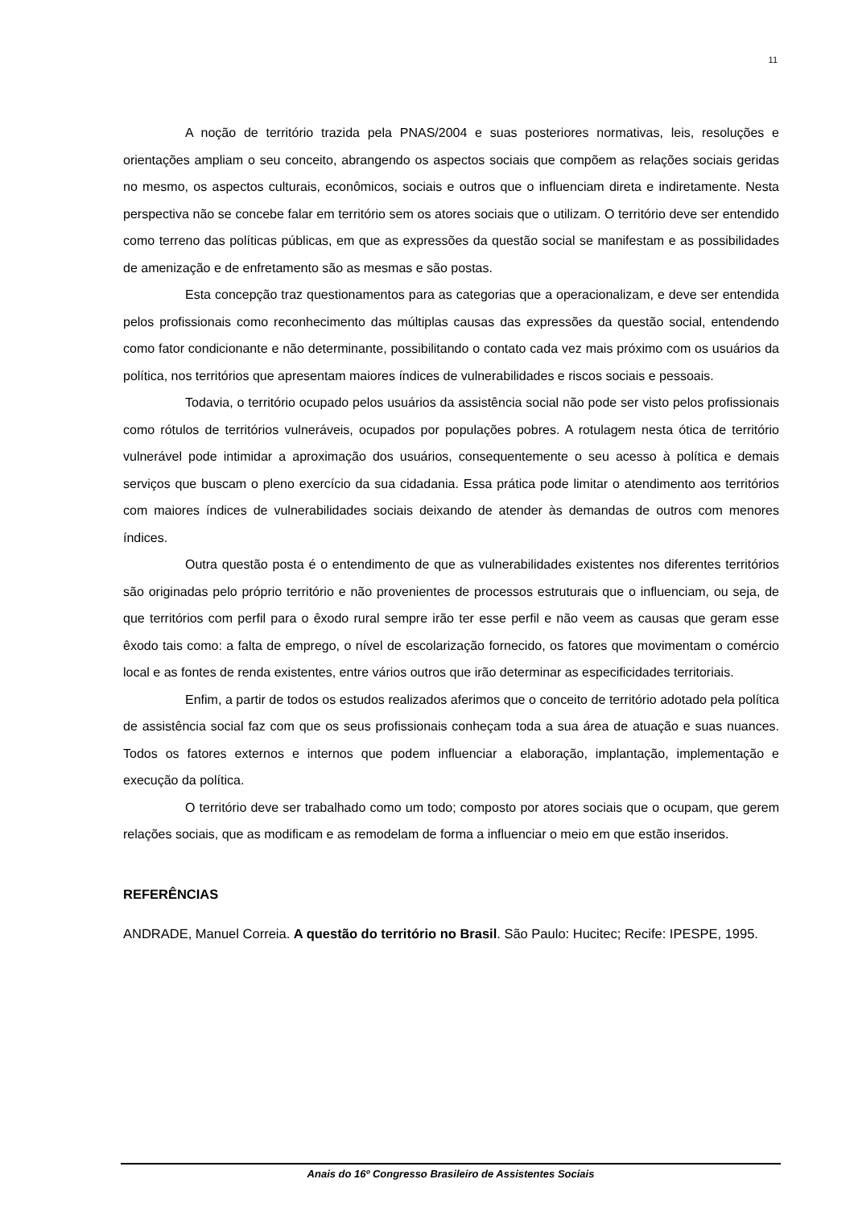11
A noção de território trazida pela PNAS/2004 e suas posteriores normativas, leis, resoluções e orientações ampliam o seu conceito, abrangendo os aspectos sociais que compõem as relações sociais geridas no mesmo, os aspectos culturais, econômicos, sociais e outros que o influenciam direta e indiretamente. Nesta perspectiva não se concebe falar em território sem os atores sociais que o utilizam. O território deve ser entendido como terreno das políticas públicas, em que as expressões da questão social se manifestam e as possibilidades de amenização e de enfretamento são as mesmas e são postas.
Esta concepção traz questionamentos para as categorias que a operacionalizam, e deve ser entendida pelos profissionais como reconhecimento das múltiplas causas das expressões da questão social, entendendo como fator condicionante e não determinante, possibilitando o contato cada vez mais próximo com os usuários da política, nos territórios que apresentam maiores índices de vulnerabilidades e riscos sociais e pessoais.
Todavia, o território ocupado pelos usuários da assistência social não pode ser visto pelos profissionais como rótulos de territórios vulneráveis, ocupados por populações pobres. A rotulagem nesta ótica de território vulnerável pode intimidar a aproximação dos usuários, consequentemente o seu acesso à política e demais serviços que buscam o pleno exercício da sua cidadania. Essa prática pode limitar o atendimento aos territórios com maiores índices de vulnerabilidades sociais deixando de atender às demandas de outros com menores índices.
Outra questão posta é o entendimento de que as vulnerabilidades existentes nos diferentes territórios são originadas pelo próprio território e não provenientes de processos estruturais que o influenciam, ou seja, de que territórios com perfil para o êxodo rural sempre irão ter esse perfil e não veem as causas que geram esse êxodo tais como: a falta de emprego, o nível de escolarização fornecido, os fatores que movimentam o comércio local e as fontes de renda existentes, entre vários outros que irão determinar as especificidades territoriais.
Enfim, a partir de todos os estudos realizados aferimos que o conceito de território adotado pela política de assistência social faz com que os seus profissionais conheçam toda a sua área de atuação e suas nuances. Todos os fatores externos e internos que podem influenciar a elaboração, implantação, implementação e execução da política.
O território deve ser trabalhado como um todo; composto por atores sociais que o ocupam, que gerem relações sociais, que as modificam e as remodelam de forma a influenciar o meio em que estão inseridos.
REFERÊNCIAS
ANDRADE, Manuel Correia. A questão do território no Brasil. São Paulo: Hucitec; Recife: IPESPE, 1995.
Anais do 16º Congresso Brasileiro de Assistentes Sociais